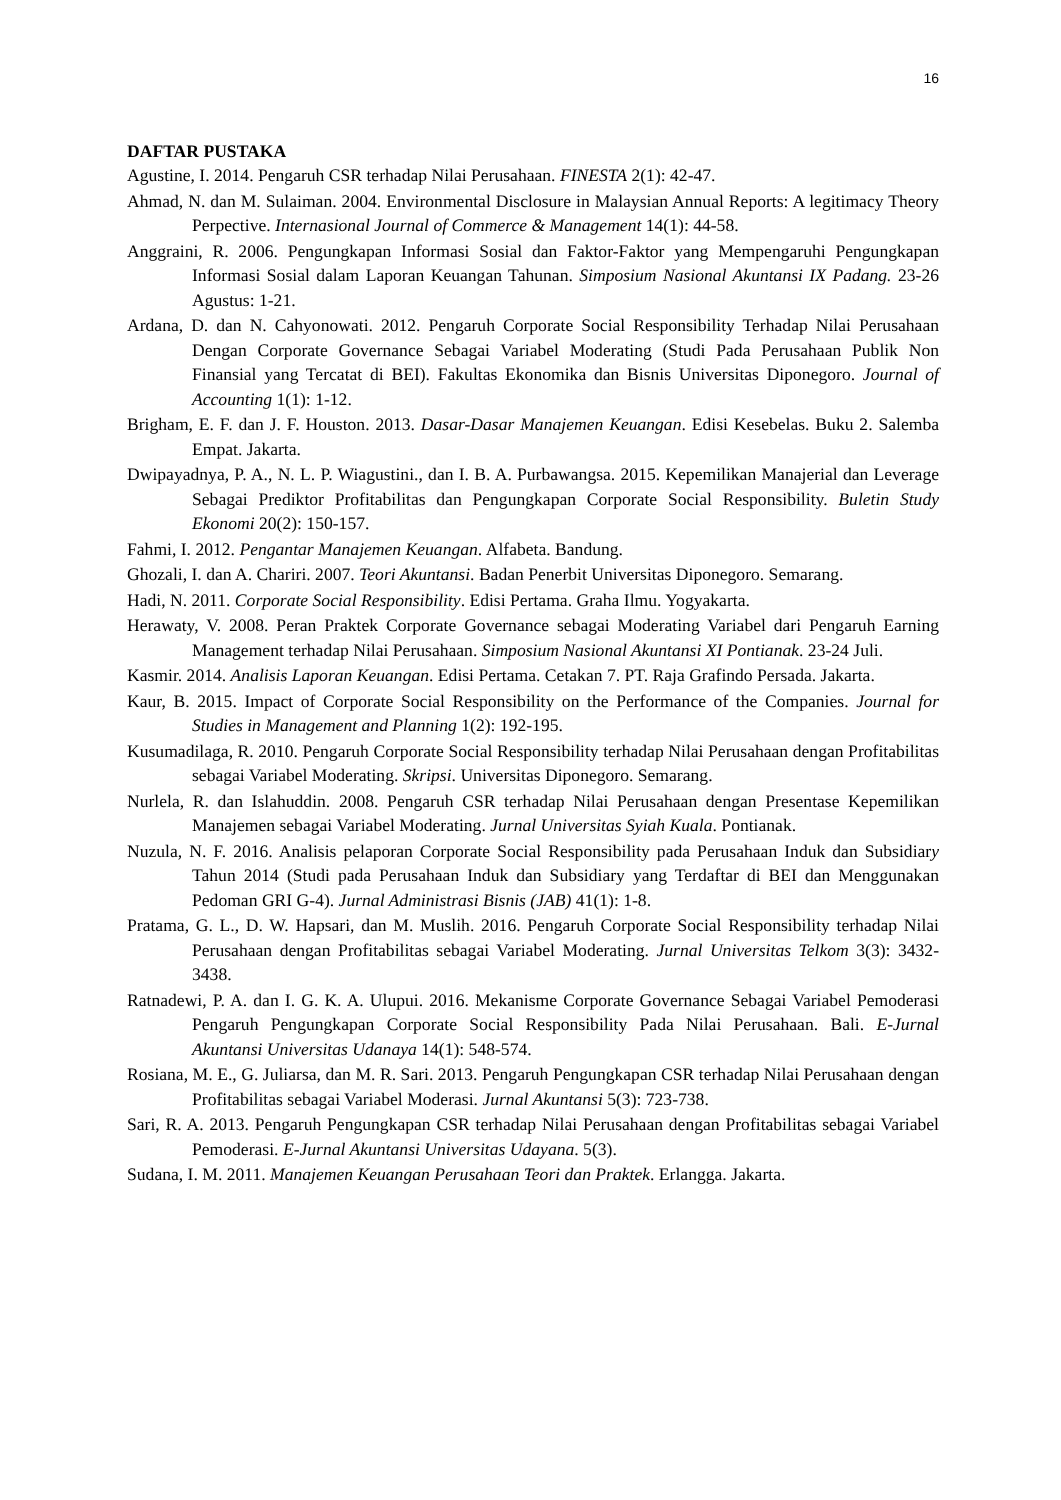16
DAFTAR PUSTAKA
Agustine, I. 2014. Pengaruh CSR terhadap Nilai Perusahaan. FINESTA 2(1): 42-47.
Ahmad, N. dan M. Sulaiman. 2004. Environmental Disclosure in Malaysian Annual Reports: A legitimacy Theory Perpective. Internasional Journal of Commerce & Management 14(1): 44-58.
Anggraini, R. 2006. Pengungkapan Informasi Sosial dan Faktor-Faktor yang Mempengaruhi Pengungkapan Informasi Sosial dalam Laporan Keuangan Tahunan. Simposium Nasional Akuntansi IX Padang. 23-26 Agustus: 1-21.
Ardana, D. dan N. Cahyonowati. 2012. Pengaruh Corporate Social Responsibility Terhadap Nilai Perusahaan Dengan Corporate Governance Sebagai Variabel Moderating (Studi Pada Perusahaan Publik Non Finansial yang Tercatat di BEI). Fakultas Ekonomika dan Bisnis Universitas Diponegoro. Journal of Accounting 1(1): 1-12.
Brigham, E. F. dan J. F. Houston. 2013. Dasar-Dasar Manajemen Keuangan. Edisi Kesebelas. Buku 2. Salemba Empat. Jakarta.
Dwipayadnya, P. A., N. L. P. Wiagustini., dan I. B. A. Purbawangsa. 2015. Kepemilikan Manajerial dan Leverage Sebagai Prediktor Profitabilitas dan Pengungkapan Corporate Social Responsibility. Buletin Study Ekonomi 20(2): 150-157.
Fahmi, I. 2012. Pengantar Manajemen Keuangan. Alfabeta. Bandung.
Ghozali, I. dan A. Chariri. 2007. Teori Akuntansi. Badan Penerbit Universitas Diponegoro. Semarang.
Hadi, N. 2011. Corporate Social Responsibility. Edisi Pertama. Graha Ilmu. Yogyakarta.
Herawaty, V. 2008. Peran Praktek Corporate Governance sebagai Moderating Variabel dari Pengaruh Earning Management terhadap Nilai Perusahaan. Simposium Nasional Akuntansi XI Pontianak. 23-24 Juli.
Kasmir. 2014. Analisis Laporan Keuangan. Edisi Pertama. Cetakan 7. PT. Raja Grafindo Persada. Jakarta.
Kaur, B. 2015. Impact of Corporate Social Responsibility on the Performance of the Companies. Journal for Studies in Management and Planning 1(2): 192-195.
Kusumadilaga, R. 2010. Pengaruh Corporate Social Responsibility terhadap Nilai Perusahaan dengan Profitabilitas sebagai Variabel Moderating. Skripsi. Universitas Diponegoro. Semarang.
Nurlela, R. dan Islahuddin. 2008. Pengaruh CSR terhadap Nilai Perusahaan dengan Presentase Kepemilikan Manajemen sebagai Variabel Moderating. Jurnal Universitas Syiah Kuala. Pontianak.
Nuzula, N. F. 2016. Analisis pelaporan Corporate Social Responsibility pada Perusahaan Induk dan Subsidiary Tahun 2014 (Studi pada Perusahaan Induk dan Subsidiary yang Terdaftar di BEI dan Menggunakan Pedoman GRI G-4). Jurnal Administrasi Bisnis (JAB) 41(1): 1-8.
Pratama, G. L., D. W. Hapsari, dan M. Muslih. 2016. Pengaruh Corporate Social Responsibility terhadap Nilai Perusahaan dengan Profitabilitas sebagai Variabel Moderating. Jurnal Universitas Telkom 3(3): 3432-3438.
Ratnadewi, P. A. dan I. G. K. A. Ulupui. 2016. Mekanisme Corporate Governance Sebagai Variabel Pemoderasi Pengaruh Pengungkapan Corporate Social Responsibility Pada Nilai Perusahaan. Bali. E-Jurnal Akuntansi Universitas Udanaya 14(1): 548-574.
Rosiana, M. E., G. Juliarsa, dan M. R. Sari. 2013. Pengaruh Pengungkapan CSR terhadap Nilai Perusahaan dengan Profitabilitas sebagai Variabel Moderasi. Jurnal Akuntansi 5(3): 723-738.
Sari, R. A. 2013. Pengaruh Pengungkapan CSR terhadap Nilai Perusahaan dengan Profitabilitas sebagai Variabel Pemoderasi. E-Jurnal Akuntansi Universitas Udayana. 5(3).
Sudana, I. M. 2011. Manajemen Keuangan Perusahaan Teori dan Praktek. Erlangga. Jakarta.